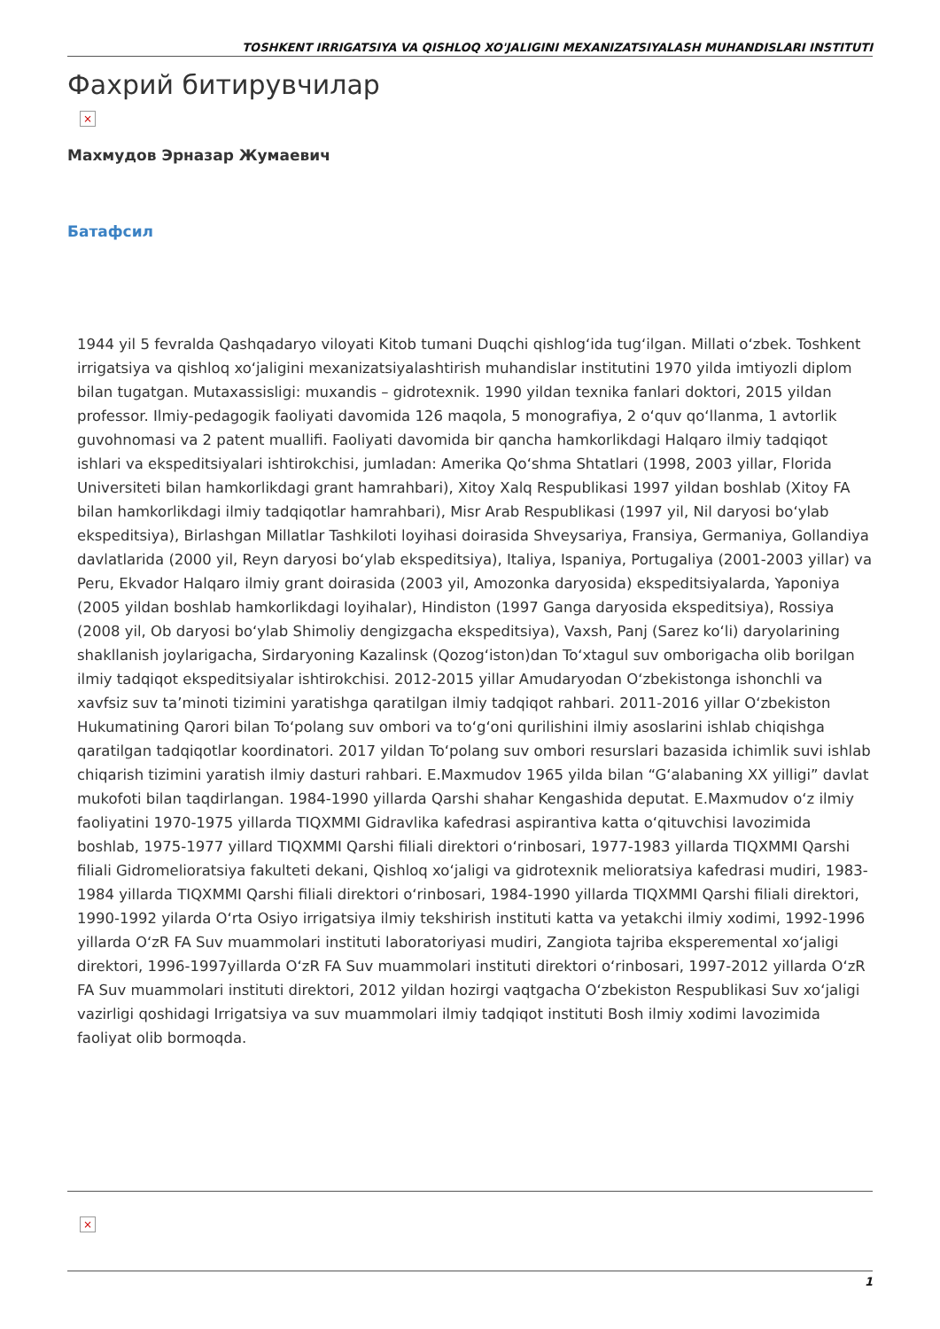TOSHKENT IRRIGATSIYA VA QISHLOQ XO'JALIGINI MEXANIZATSIYALASH MUHANDISLARI INSTITUTI
Фахрий битирувчилар
×
Махмудов Эрназар Жумаевич
Батафсил
1944 yil 5 fevralda Qashqadaryo viloyati Kitob tumani Duqchi qishlog‘ida tug‘ilgan. Millati o‘zbek. Toshkent irrigatsiya va qishloq xo‘jaligini mexanizatsiyalashtirish muhandislar institutini 1970 yilda imtiyozli diplom bilan tugatgan. Mutaxassisligi: muxandis – gidrotexnik. 1990 yildan texnika fanlari doktori, 2015 yildan professor. Ilmiy-pedagogik faoliyati davomida 126 maqola, 5 monografiya, 2 o‘quv qo‘llanma, 1 avtorlik guvohnomasi va 2 patent muallifi. Faoliyati davomida bir qancha hamkorlikdagi Halqaro ilmiy tadqiqot ishlari va ekspeditsiyalari ishtirokchisi, jumladan: Amerika Qo‘shma Shtatlari (1998, 2003 yillar, Florida Universiteti bilan hamkorlikdagi grant hamrahbari), Xitoy Xalq Respublikasi 1997 yildan boshlab (Xitoy FA bilan hamkorlikdagi ilmiy tadqiqotlar hamrahbari), Misr Arab Respublikasi (1997 yil, Nil daryosi bo‘ylab ekspeditsiya), Birlashgan Millatlar Tashkiloti loyihasi doirasida Shveysariya, Fransiya, Germaniya, Gollandiya davlatlarida (2000 yil, Reyn daryosi bo‘ylab ekspeditsiya), Italiya, Ispaniya, Portugaliya (2001-2003 yillar) va Peru, Ekvador Halqaro ilmiy grant doirasida (2003 yil, Amozonka daryosida) ekspeditsiyalarda, Yaponiya (2005 yildan boshlab hamkorlikdagi loyihalar), Hindiston (1997 Ganga daryosida ekspeditsiya), Rossiya (2008 yil, Ob daryosi bo‘ylab Shimoliy dengizgacha ekspeditsiya), Vaxsh, Panj (Sarez ko‘li) daryolarining shakllanish joylarigacha, Sirdaryoning Kazalinsk (Qozog‘iston)dan To‘xtagul suv omborigacha olib borilgan ilmiy tadqiqot ekspeditsiyalar ishtirokchisi. 2012-2015 yillar Amudaryodan O‘zbekistonga ishonchli va xavfsiz suv ta’minoti tizimini yaratishga qaratilgan ilmiy tadqiqot rahbari. 2011-2016 yillar O‘zbekiston Hukumatining Qarori bilan To‘polang suv ombori va to‘g‘oni qurilishini ilmiy asoslarini ishlab chiqishga qaratilgan tadqiqotlar koordinatori. 2017 yildan To‘polang suv ombori resurslari bazasida ichimlik suvi ishlab chiqarish tizimini yaratish ilmiy dasturi rahbari. E.Maxmudov 1965 yilda bilan “G‘alabaning XX yilligi” davlat mukofoti bilan taqdirlangan. 1984-1990 yillarda Qarshi shahar Kengashida deputat. E.Maxmudov o‘z ilmiy faoliyatini 1970-1975 yillarda TIQXMMI Gidravlika kafedrasi aspirantiva katta o‘qituvchisi lavozimida boshlab, 1975-1977 yillard TIQXMMI Qarshi filiali direktori o‘rinbosari, 1977-1983 yillarda TIQXMMI Qarshi filiali Gidromelioratsiya fakulteti dekani, Qishloq xo‘jaligi va gidrotexnik melioratsiya kafedrasi mudiri, 1983-1984 yillarda TIQXMMI Qarshi filiali direktori o‘rinbosari, 1984-1990 yillarda TIQXMMI Qarshi filiali direktori, 1990-1992 yilarda O‘rta Osiyo irrigatsiya ilmiy tekshirish instituti katta va yetakchi ilmiy xodimi, 1992-1996 yillarda O‘zR FA Suv muammolari instituti laboratoriyasi mudiri, Zangiota tajriba eksperemental xo‘jaligi direktori, 1996-1997yillarda O‘zR FA Suv muammolari instituti direktori o‘rinbosari, 1997-2012 yillarda O‘zR FA Suv muammolari instituti direktori, 2012 yildan hozirgi vaqtgacha O‘zbekiston Respublikasi Suv xo‘jaligi vazirligi qoshidagi Irrigatsiya va suv muammolari ilmiy tadqiqot instituti Bosh ilmiy xodimi lavozimida faoliyat olib bormoqda.
×
1